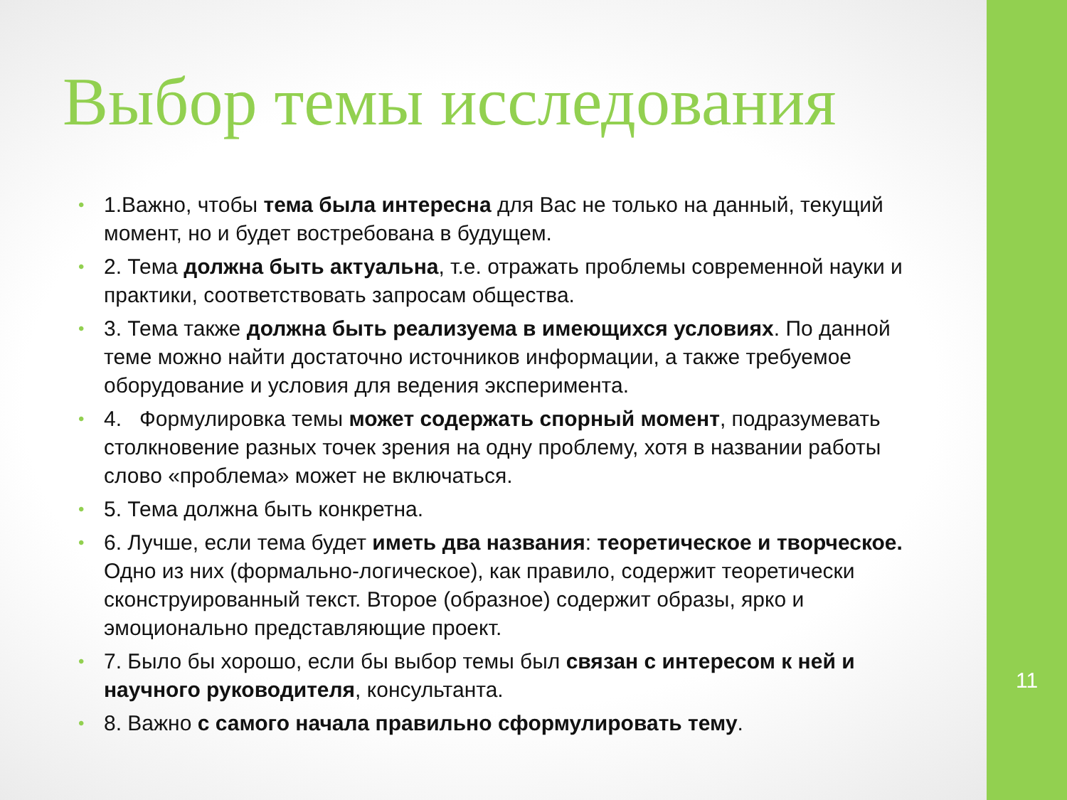11
Выбор темы исследования
• 1.Важно, чтобы тема была интересна для Вас не только на данный, текущий момент, но и будет востребована в будущем.
• 2. Тема должна быть актуальна, т.е. отражать проблемы современной науки и практики, соответствовать запросам общества.
• 3. Тема также должна быть реализуема в имеющихся условиях. По данной теме можно найти достаточно источников информации, а также требуемое оборудование и условия для ведения эксперимента.
• 4. Формулировка темы может содержать спорный момент, подразумевать столкновение разных точек зрения на одну проблему, хотя в названии работы слово «проблема» может не включаться.
• 5. Тема должна быть конкретна.
• 6. Лучше, если тема будет иметь два названия: теоретическое и творческое. Одно из них (формально-логическое), как правило, содержит теоретически сконструированный текст. Второе (образное) содержит образы, ярко и эмоционально представляющие проект.
• 7. Было бы хорошо, если бы выбор темы был связан с интересом к ней и научного руководителя, консультанта.
• 8. Важно с самого начала правильно сформулировать тему.